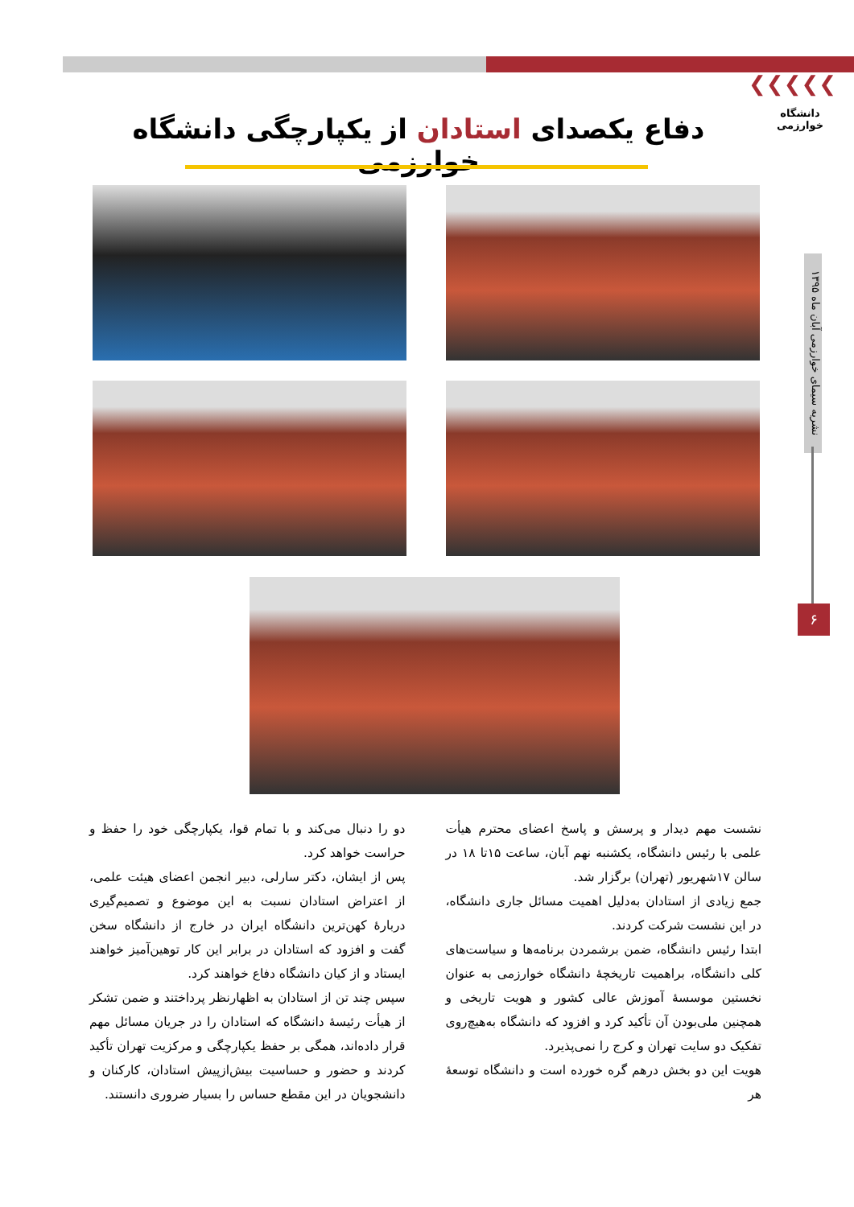❯❯❯❯❯
دانشگاه خوارزمی
نشریه سیمای خوارزمی آبان ماه ۱۳۹۵
۶
دفاع یکصدای استادان از یکپارچگی دانشگاه خوارزمی
نشست مهم دیدار و پرسش و پاسخ اعضای محترم هیأت علمی با رئیس دانشگاه، یکشنبه نهم آبان، ساعت ۱۵تا ۱۸ در سالن ۱۷شهریور (تهران) برگزار شد.
جمع زیادی از استادان به‌دلیل اهمیت مسائل جاری دانشگاه، در این نشست شرکت کردند.
ابتدا رئیس دانشگاه، ضمن برشمردن برنامه‌ها و سیاست‌های کلی دانشگاه، براهمیت تاریخچهٔ دانشگاه خوارزمی به عنوان نخستین موسسهٔ آموزش عالی کشور و هویت تاریخی و همچنین ملی‌بودن آن تأکید کرد و افزود که دانشگاه به‌هیچ‌روی تفکیک دو سایت تهران و کرج را نمی‌پذیرد.
هویت این دو بخش درهم گره خورده است و دانشگاه توسعهٔ هر
دو را دنبال می‌کند و با تمام قوا، یکپارچگی خود را حفظ و حراست خواهد کرد.
پس از ایشان، دکتر سارلی، دبیر انجمن اعضای هیئت علمی، از اعتراض استادان نسبت به این موضوع و تصمیم‌گیری دربارهٔ کهن‌ترین دانشگاه ایران در خارج از دانشگاه سخن گفت و افزود که استادان در برابر این کار توهین‌آمیز خواهند ایستاد و از کیان دانشگاه دفاع خواهند کرد.
سپس چند تن از استادان به اظهارنظر پرداختند و ضمن تشکر از هیأت رئیسهٔ دانشگاه که استادان را در جریان مسائل مهم قرار داده‌اند، همگی بر حفظ یکپارچگی و مرکزیت تهران تأکید کردند و حضور و حساسیت بیش‌ازپیش استادان، کارکنان و دانشجویان در این مقطع حساس را بسیار ضروری دانستند.